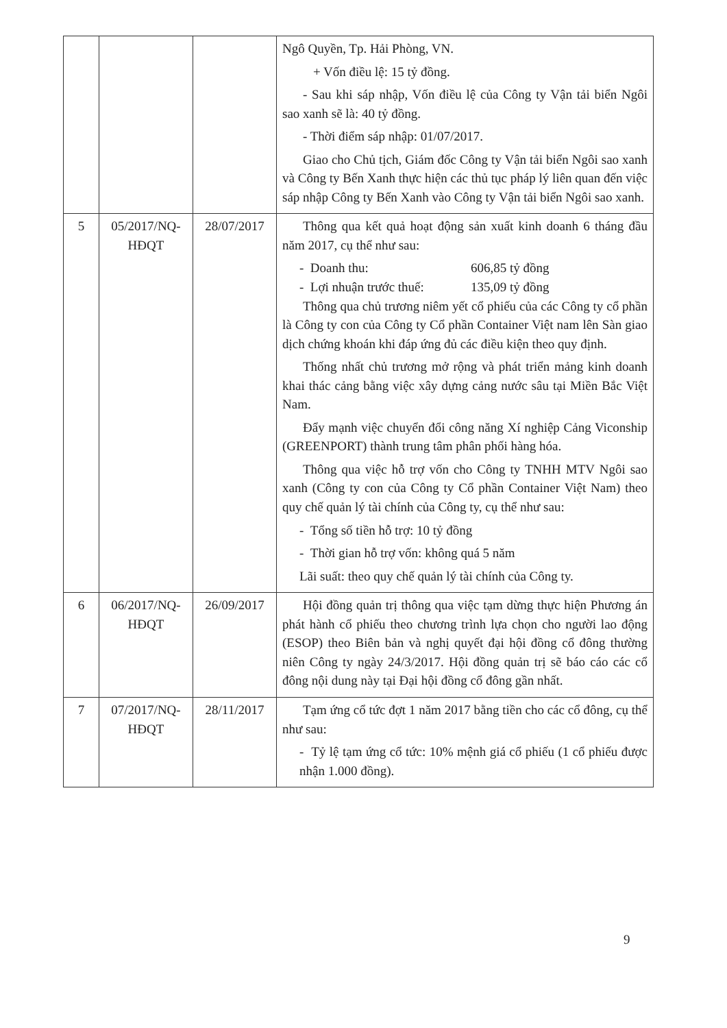| | | | Ngô Quyền, Tp. Hải Phòng, VN. + Vốn điều lệ: 15 tỷ đồng. - Sau khi sáp nhập, Vốn điều lệ của Công ty Vận tải biển Ngôi sao xanh sẽ là: 40 tỷ đồng. - Thời điểm sáp nhập: 01/07/2017. Giao cho Chủ tịch, Giám đốc Công ty Vận tải biển Ngôi sao xanh và Công ty Bến Xanh thực hiện các thủ tục pháp lý liên quan đến việc sáp nhập Công ty Bến Xanh vào Công ty Vận tải biển Ngôi sao xanh. |
| 5 | 05/2017/NQ-HĐQT | 28/07/2017 | Thông qua kết quả hoạt động sản xuất kinh doanh 6 tháng đầu năm 2017, cụ thể như sau: - Doanh thu: 606,85 tỷ đồng - Lợi nhuận trước thuế: 135,09 tỷ đồng Thông qua chủ trương niêm yết cổ phiếu của các Công ty cổ phần là Công ty con của Công ty Cổ phần Container Việt nam lên Sàn giao dịch chứng khoán khi đáp ứng đủ các điều kiện theo quy định. Thống nhất chủ trương mở rộng và phát triển mảng kinh doanh khai thác cảng bằng việc xây dựng cảng nước sâu tại Miền Bắc Việt Nam. Đẩy mạnh việc chuyển đổi công năng Xí nghiệp Cảng Viconship (GREENPORT) thành trung tâm phân phối hàng hóa. Thông qua việc hỗ trợ vốn cho Công ty TNHH MTV Ngôi sao xanh (Công ty con của Công ty Cổ phần Container Việt Nam) theo quy chế quản lý tài chính của Công ty, cụ thể như sau: - Tổng số tiền hỗ trợ: 10 tỷ đồng - Thời gian hỗ trợ vốn: không quá 5 năm Lãi suất: theo quy chế quản lý tài chính của Công ty. |
| 6 | 06/2017/NQ-HĐQT | 26/09/2017 | Hội đồng quản trị thông qua việc tạm dừng thực hiện Phương án phát hành cổ phiếu theo chương trình lựa chọn cho người lao động (ESOP) theo Biên bản và nghị quyết đại hội đồng cổ đông thường niên Công ty ngày 24/3/2017. Hội đồng quản trị sẽ báo cáo các cổ đông nội dung này tại Đại hội đồng cổ đông gần nhất. |
| 7 | 07/2017/NQ-HĐQT | 28/11/2017 | Tạm ứng cổ tức đợt 1 năm 2017 bằng tiền cho các cổ đông, cụ thể như sau: - Tỷ lệ tạm ứng cổ tức: 10% mệnh giá cổ phiếu (1 cổ phiếu được nhận 1.000 đồng). |
9